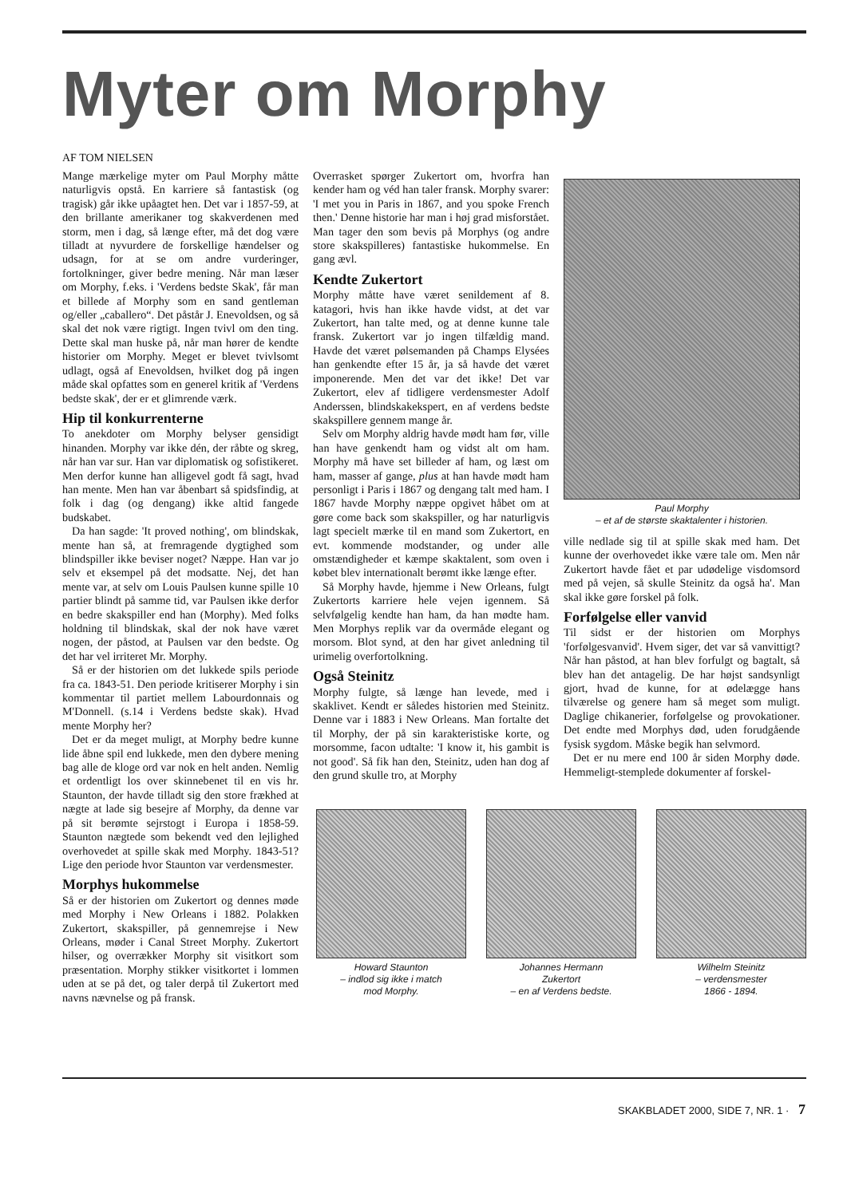Myter om Morphy
AF TOM NIELSEN
Mange mærkelige myter om Paul Morphy måtte naturligvis opstå. En karriere så fantastisk (og tragisk) går ikke upåagtet hen. Det var i 1857-59, at den brillante amerikaner tog skakverdenen med storm, men i dag, så længe efter, må det dog være tilladt at nyvurdere de forskellige hændelser og udsagn, for at se om andre vurderinger, fortolkninger, giver bedre mening. Når man læser om Morphy, f.eks. i 'Verdens bedste Skak', får man et billede af Morphy som en sand gentleman og/eller „caballero“. Det påstår J. Enevoldsen, og så skal det nok være rigtigt. Ingen tvivl om den ting. Dette skal man huske på, når man hører de kendte historier om Morphy. Meget er blevet tvivlsomt udlagt, også af Enevoldsen, hvilket dog på ingen måde skal opfattes som en generel kritik af 'Verdens bedste skak', der er et glimrende værk.
Hip til konkurrenterne
To anekdoter om Morphy belyser gensidigt hinanden. Morphy var ikke dén, der råbte og skreg, når han var sur. Han var diplomatisk og sofistikeret. Men derfor kunne han alligevel godt få sagt, hvad han mente. Men han var åbenbart så spidsfindig, at folk i dag (og dengang) ikke altid fangede budskabet.
Da han sagde: 'It proved nothing', om blindskak, mente han så, at fremragende dygtighed som blindspiller ikke beviser noget? Næppe. Han var jo selv et eksempel på det modsatte. Nej, det han mente var, at selv om Louis Paulsen kunne spille 10 partier blindt på samme tid, var Paulsen ikke derfor en bedre skakspiller end han (Morphy). Med folks holdning til blindskak, skal der nok have været nogen, der påstod, at Paulsen var den bedste. Og det har vel irriteret Mr. Morphy.
Så er der historien om det lukkede spils periode fra ca. 1843-51. Den periode kritiserer Morphy i sin kommentar til partiet mellem Labourdonnais og M'Donnell. (s.14 i Verdens bedste skak). Hvad mente Morphy her?
Det er da meget muligt, at Morphy bedre kunne lide åbne spil end lukkede, men den dybere mening bag alle de kloge ord var nok en helt anden. Nemlig et ordentligt los over skinnebenet til en vis hr. Staunton, der havde tilladt sig den store frækhed at nægte at lade sig besejre af Morphy, da denne var på sit berømte sejrstogt i Europa i 1858-59. Staunton nægtede som bekendt ved den lejlighed overhovedet at spille skak med Morphy. 1843-51? Lige den periode hvor Staunton var verdensmester.
Morphys hukommelse
Så er der historien om Zukertort og dennes møde med Morphy i New Orleans i 1882. Polakken Zukertort, skakspiller, på gennemrejse i New Orleans, møder i Canal Street Morphy. Zukertort hilser, og overrækker Morphy sit visitkort som præsentation. Morphy stikker visitkortet i lommen uden at se på det, og taler derpå til Zukertort med navns nævnelse og på fransk.
Overrasket spørger Zukertort om, hvorfra han kender ham og véd han taler fransk. Morphy svarer: 'I met you in Paris in 1867, and you spoke French then.' Denne historie har man i høj grad misforstået. Man tager den som bevis på Morphys (og andre store skakspilleres) fantastiske hukommelse. En gang ævl.
Kendte Zukertort
Morphy måtte have været senildement af 8. katagori, hvis han ikke havde vidst, at det var Zukertort, han talte med, og at denne kunne tale fransk. Zukertort var jo ingen tilfældig mand. Havde det været pølsemanden på Champs Elysées han genkendte efter 15 år, ja så havde det været imponerende. Men det var det ikke! Det var Zukertort, elev af tidligere verdensmester Adolf Anderssen, blindskakekspert, en af verdens bedste skakspillere gennem mange år.
Selv om Morphy aldrig havde mødt ham før, ville han have genkendt ham og vidst alt om ham. Morphy må have set billeder af ham, og læst om ham, masser af gange, plus at han havde mødt ham personligt i Paris i 1867 og dengang talt med ham. I 1867 havde Morphy næppe opgivet håbet om at gøre come back som skakspiller, og har naturligvis lagt specielt mærke til en mand som Zukertort, en evt. kommende modstander, og under alle omstændigheder et kæmpe skaktalent, som oven i købet blev internationalt berømt ikke længe efter.
Så Morphy havde, hjemme i New Orleans, fulgt Zukertorts karriere hele vejen igennem. Så selvfølgelig kendte han ham, da han mødte ham. Men Morphys replik var da overmåde elegant og morsom. Blot synd, at den har givet anledning til urimelig overfortolkning.
Også Steinitz
Morphy fulgte, så længe han levede, med i skaklivet. Kendt er således historien med Steinitz. Denne var i 1883 i New Orleans. Man fortalte det til Morphy, der på sin karakteristiske korte, og morsomme, facon udtalte: 'I know it, his gambit is not good'. Så fik han den, Steinitz, uden han dog af den grund skulle tro, at Morphy
Paul Morphy
– et af de største skaktalenter i historien.
ville nedlade sig til at spille skak med ham. Det kunne der overhovedet ikke være tale om. Men når Zukertort havde fået et par udødelige visdomsord med på vejen, så skulle Steinitz da også ha'. Man skal ikke gøre forskel på folk.
Forfølgelse eller vanvid
Til sidst er der historien om Morphys 'forfølgesvanvid'. Hvem siger, det var så vanvittigt? Når han påstod, at han blev forfulgt og bagtalt, så blev han det antagelig. De har højst sandsynligt gjort, hvad de kunne, for at ødelægge hans tilværelse og genere ham så meget som muligt. Daglige chikanerier, forfølgelse og provokationer. Det endte med Morphys død, uden forudgående fysisk sygdom. Måske begik han selvmord.
Det er nu mere end 100 år siden Morphy døde. Hemmeligt-stemplede dokumenter af forskel-
Howard Staunton
– indlod sig ikke i match
mod Morphy.
Johannes Hermann
Zukertort
– en af Verdens bedste.
Wilhelm Steinitz
– verdensmester
1866 - 1894.
SKAKBLADET 2000, SIDE 7, NR. 1 · 7